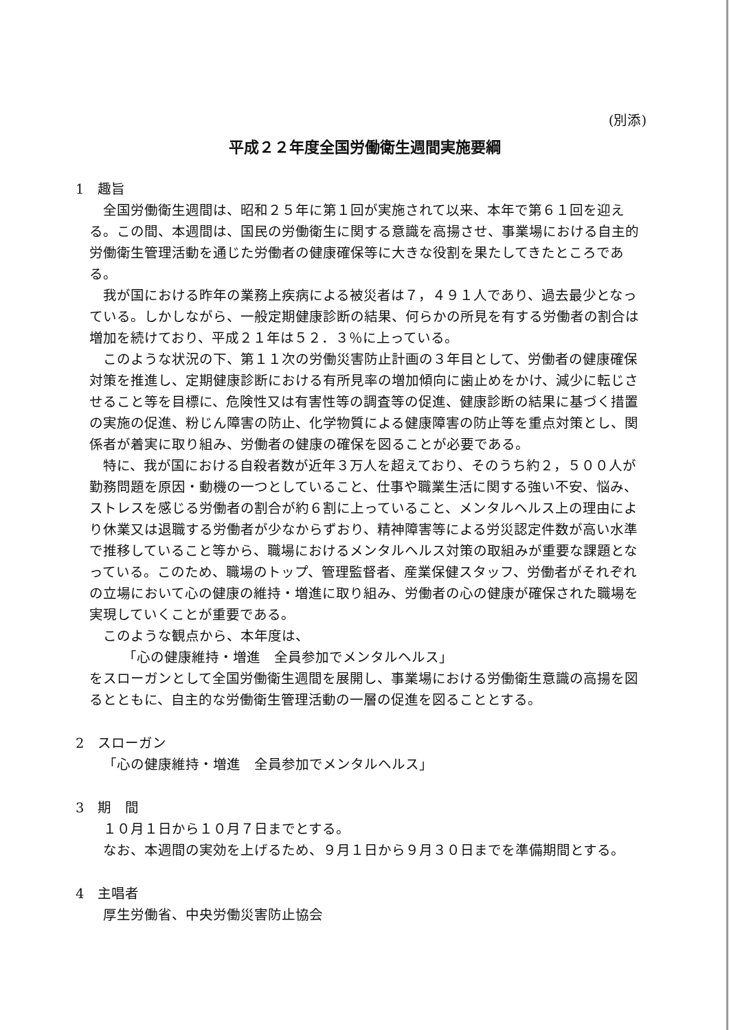(別添)
平成２２年度全国労働衛生週間実施要綱
1　趣旨
全国労働衛生週間は、昭和２５年に第１回が実施されて以来、本年で第６１回を迎える。この間、本週間は、国民の労働衛生に関する意識を高揚させ、事業場における自主的労働衛生管理活動を通じた労働者の健康確保等に大きな役割を果たしてきたところである。
我が国における昨年の業務上疾病による被災者は７，４９１人であり、過去最少となっている。しかしながら、一般定期健康診断の結果、何らかの所見を有する労働者の割合は増加を続けており、平成２１年は５２．３％に上っている。
このような状況の下、第１１次の労働災害防止計画の３年目として、労働者の健康確保対策を推進し、定期健康診断における有所見率の増加傾向に歯止めをかけ、減少に転じさせること等を目標に、危険性又は有害性等の調査等の促進、健康診断の結果に基づく措置の実施の促進、粉じん障害の防止、化学物質による健康障害の防止等を重点対策とし、関係者が着実に取り組み、労働者の健康の確保を図ることが必要である。
特に、我が国における自殺者数が近年３万人を超えており、そのうち約２，５００人が勤務問題を原因・動機の一つとしていること、仕事や職業生活に関する強い不安、悩み、ストレスを感じる労働者の割合が約６割に上っていること、メンタルヘルス上の理由により休業又は退職する労働者が少なからずおり、精神障害等による労災認定件数が高い水準で推移していること等から、職場におけるメンタルヘルス対策の取組みが重要な課題となっている。このため、職場のトップ、管理監督者、産業保健スタッフ、労働者がそれぞれの立場において心の健康の維持・増進に取り組み、労働者の心の健康が確保された職場を実現していくことが重要である。
このような観点から、本年度は、
「心の健康維持・増進　全員参加でメンタルヘルス」
をスローガンとして全国労働衛生週間を展開し、事業場における労働衛生意識の高揚を図るとともに、自主的な労働衛生管理活動の一層の促進を図ることとする。
2　スローガン
「心の健康維持・増進　全員参加でメンタルヘルス」
3　期　間
１０月１日から１０月７日までとする。
なお、本週間の実効を上げるため、９月１日から９月３０日までを準備期間とする。
4　主唱者
厚生労働省、中央労働災害防止協会